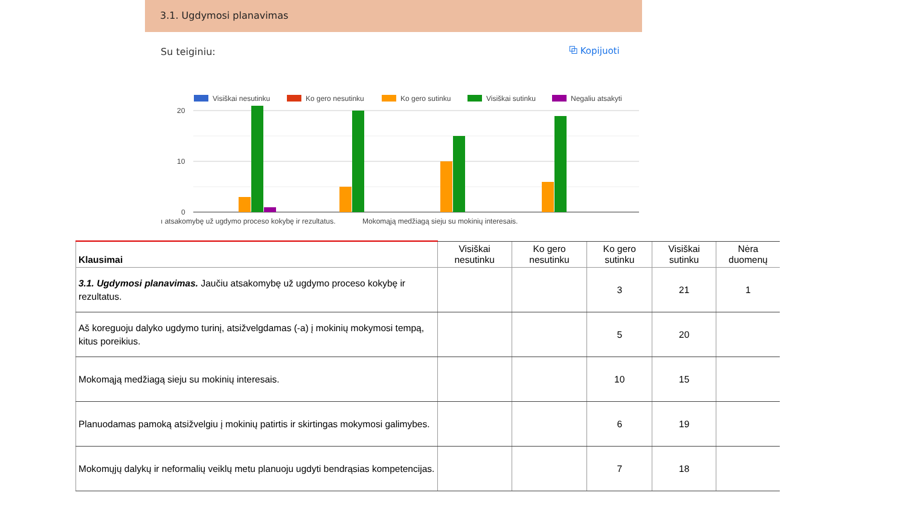3.1. Ugdymosi planavimas
Su teiginiu: ⧉ Kopijuoti
Visiškai nesutinku
Ko gero nesutinku
Ko gero sutinku
Visiškai sutinku
Negaliu atsakyti
20
10
0
ı atsakomybę už ugdymo proceso kokybę ir rezultatus.
Mokomąją medžiagą sieju su mokinių interesais.
| Klausimai | Visiškai nesutinku | Ko gero nesutinku | Ko gero sutinku | Visiškai sutinku | Nėra duomenų |
| --- | --- | --- | --- | --- | --- |
| 3.1. Ugdymosi planavimas. Jaučiu atsakomybę už ugdymo proceso kokybę ir rezultatus. | | | 3 | 21 | 1 |
| Aš koreguoju dalyko ugdymo turinį, atsižvelgdamas (-a) į mokinių mokymosi tempą, kitus poreikius. | | | 5 | 20 | |
| Mokomąją medžiagą sieju su mokinių interesais. | | | 10 | 15 | |
| Planuodamas pamoką atsižvelgiu į mokinių patirtis ir skirtingas mokymosi galimybes. | | | 6 | 19 | |
| Mokomųjų dalykų ir neformalių veiklų metu planuoju ugdyti bendrąsias kompetencijas. | | | 7 | 18 | |